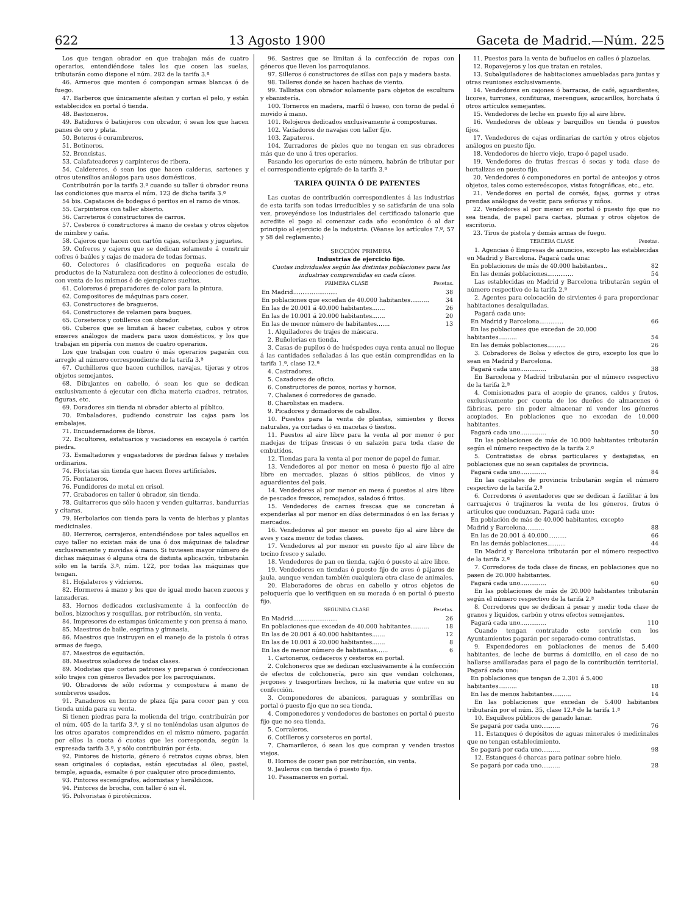622 13 Agosto 1900 Gaceta de Madrid.—Núm. 225
Los que tengan obrador en que trabajan más de cuatro operarios, entendiéndose tales los que cosen las suelas, tributarán como dispone el núm. 282 de la tarifa 3.ª
46. Armeros que monten ó compongan armas blancas ó de fuego.
47. Barberos que únicamente afeitan y cortan el pelo, y están establecidos en portal ó tienda.
48. Bastoneros.
49. Batidores ó batiojeros con obrador, ó sean los que hacen panes de oro y plata.
50. Boteros ó corambreros.
51. Botineros.
52. Broncistas.
53. Calafateadores y carpinteros de ribera.
54. Caldereros, ó sean los que hacen calderas, sartenes y otros utensilios análogos para usos domésticos.
Contribuirán por la tarifa 3.ª cuando su taller ú obrador reuna las condiciones que marca el núm. 123 de dicha tarifa 3.ª
54 bis. Capataces de bodegas ó peritos en el ramo de vinos.
55. Carpinteros con taller abierto.
56. Carreteros ó constructores de carros.
57. Cesteros ó constructores á mano de cestas y otros objetos de mimbre y caña.
58. Cajeros que hacen con cartón cajas, estuches y juguetes.
59. Cofreros y cajeros que se dedican solamente á construir cofres ó baúles y cajas de madera de todas formas.
60. Colectores ó clasificadores en pequeña escala de productos de la Naturaleza con destino á colecciones de estudio, con venta de los mismos ó de ejemplares sueltos.
61. Coloreros ó preparadores de color para la pintura.
62. Compositores de máquinas para coser.
63. Constructores de bragueros.
64. Constructores de velamen para buques.
65. Corseteros y cotilleros con obrador.
66. Cuberos que se limitan á hacer cubetas, cubos y otros enseres análogos de madera para usos domésticos, y los que trabajan en pipería con menos de cuatro operarios.
Los que trabajan con cuatro ó más operarios pagarán con arreglo al número correspondiente de la tarifa 3.ª
67. Cuchilleros que hacen cuchillos, navajas, tijeras y otros objetos semejantes.
68. Dibujantes en cabello, ó sean los que se dedican exclusivamente á ejecutar con dicha materia cuadros, retratos, figuras, etc.
69. Doradores sin tienda ni obrador abierto al público.
70. Embaladores, pudiendo construir las cajas para los embalajes.
71. Encuadernadores de libros.
72. Escultores, estatuarios y vaciadores en escayola ó cartón piedra.
73. Esmaltadores y engastadores de piedras falsas y metales ordinarios.
74. Floristas sin tienda que hacen flores artificiales.
75. Fontaneros.
76. Fundidores de metal en crisol.
77. Grabadores en taller ú obrador, sin tienda.
78. Guitarreros que sólo hacen y venden guitarras, bandurrias y cítaras.
79. Herbolarios con tienda para la venta de hierbas y plantas medicinales.
80. Herreros, cerrajeros, entendiéndose por tales aquellos en cuyo taller no existan más de una ó dos máquinas de taladrar exclusivamente y movidas á mano. Si tuviesen mayor número de dichas máquinas ó alguna otra de distinta aplicación, tributarán sólo en la tarifa 3.ª, núm. 122, por todas las máquinas que tengan.
81. Hojalateros y vidrieros.
82. Hormeros á mano y los que de igual modo hacen zuecos y lanzaderas.
83. Hornos dedicados exclusivamente á la confección de bollos, bizcochos y rosquillas, por retribución, sin venta.
84. Impresores de estampas únicamente y con prensa á mano.
85. Maestros de baile, esgrima y gimnasia.
86. Maestros que instruyen en el manejo de la pistola ú otras armas de fuego.
87. Maestros de equitación.
88. Maestros soladores de todas clases.
89. Modistas que cortan patrones y preparan ó confeccionan sólo trajes con géneros llevados por los parroquianos.
90. Obradores de sólo reforma y compostura á mano de sombreros usados.
91. Panaderos en horno de plaza fija para cocer pan y con tienda unida para su venta.
Si tienen piedras para la molienda del trigo, contribuirán por el núm. 405 de la tarifa 3.ª, y si no teniéndolas usan algunos de los otros aparatos comprendidos en el mismo número, pagarán por ellos la cuota ó cuotas que les corresponda, según la expresada tarifa 3.ª, y sólo contribuirán por ésta.
92. Pintores de historia, género ó retratos cuyas obras, bien sean originales ó copiadas, están ejecutadas al óleo, pastel, temple, aguada, esmalte ó por cualquier otro procedimiento.
93. Pintores escenógrafos, adornistas y heráldicos.
94. Pintores de brocha, con taller ó sin él.
95. Polvoristas ó pirotécnicos.
96. Sastres que se limitan á la confección de ropas con géneros que lleven los parroquianos.
97. Silleros ó constructores de sillas con paja y madera basta.
98. Talleres donde se hacen hachas de viento.
99. Tallistas con obrador solamente para objetos de escultura y ebanistería.
100. Torneros en madera, marfil ó hueso, con torno de pedal ó movido á mano.
101. Relojeros dedicados exclusivamente á composturas.
102. Vaciadores de navajas con taller fijo.
103. Zapateros.
104. Zurradores de pieles que no tengan en sus obradores más que de uno á tres operarios.
Pasando los operarios de este número, habrán de tributar por el correspondiente epígrafe de la tarifa 3.ª
TARIFA QUINTA Ó DE PATENTES
Las cuotas de contribución correspondientes á las industrias de esta tarifa son todas irreducibles y se satisfarán de una sola vez, proveyéndose los industriales del certificado talonario que acredite el pago al comenzar cada año económico ó al dar principio al ejercicio de la industria. (Véanse los artículos 7.º, 57 y 58 del reglamento.)
SECCIÓN PRIMERA
Industrias de ejercicio fijo.
Cuotas individuales según las distintas poblaciones para las industrias comprendidas en cada clase.
| PRIMERA CLASE | Pesetas. |
| --- | --- |
| En Madrid........................ | 38 |
| En poblaciones que excedan de 40.000 habitantes.......... | 34 |
| En las de 20.001 á 40.000 habitantes....... | 26 |
| En las de 10.001 á 20.000 habitantes....... | 20 |
| En las de menor número de habitantes....... | 13 |
1. Alquiladores de trajes de máscara.
2. Buñolerías en tienda.
3. Casas de pupilos ó de huéspedes cuya renta anual no llegue á las cantidades señaladas á las que están comprendidas en la tarifa 1.ª, clase 12.ª
4. Castradores.
5. Cazadores de oficio.
6. Constructores de pozos, norias y hornos.
7. Chalanes ó corredores de ganado.
8. Charolistas en madera.
9. Picadores y domadores de caballos.
10. Puestos para la venta de plantas, simientes y flores naturales, ya cortadas ó en macetas ó tiestos.
11. Puestos al aire libre para la venta al por menor ó por madejas de tripas frescas ó en salazón para toda clase de embutidos.
12. Tiendas para la venta al por menor de papel de fumar.
13. Vendedores al por menor en mesa ó puesto fijo al aire libre en mercados, plazas ó sitios públicos, de vinos y aguardientes del país.
14. Vendedores al por menor en mesa ó puestos al aire libre de pescados frescos, remojados, salados ó fritos.
15. Vendedores de carnes frescas que se concretan á expenderlas al por menor en días determinados ó en las ferias y mercados.
16. Vendedores al por menor en puesto fijo al aire libre de aves y caza menor de todas clases.
17. Vendedores al por menor en puesto fijo al aire libre de tocino fresco y salado.
18. Vendedores de pan en tienda, cajón ó puesto al aire libre.
19. Vendedores en tiendas ó puesto fijo de aves ó pájaros de jaula, aunque vendan también cualquiera otra clase de animales.
20. Elaboradores de obras en cabello y otros objetos de peluquería que lo verifiquen en su morada ó en portal ó puesto fijo.
| SEGUNDA CLASE | Pesetas. |
| --- | --- |
| En Madrid........................ | 26 |
| En poblaciones que excedan de 40.000 habitantes.......... | 18 |
| En las de 20.001 á 40.000 habitantes....... | 12 |
| En las de 10.001 á 20.000 habitantes....... | 8 |
| En las de menor número de habitantas...... | 6 |
1. Cartoneros, cedaceros y cesteros en portal.
2. Colchoneros que se dedican exclusivamente á la confección de efectos de colchonería, pero sin que vendan colchones, jergones y trasportines hechos, ni la materia que entre en su confección.
3. Componedores de abanicos, paraguas y sombrillas en portal ó puesto fijo que no sea tienda.
4. Componedores y vendedores de bastones en portal ó puesto fijo que no sea tienda.
5. Corraleros.
6. Cotilleros y corseteros en portal.
7. Chamarileros, ó sean los que compran y venden trastos viejos.
8. Hornos de cocer pan por retribución, sin venta.
9. Jauleros con tienda ó puesto fijo.
10. Pasamaneros en portal.
11. Puestos para la venta de buñuelos en calles ó plazuelas.
12. Ropavejeros y los que tratan en retales.
13. Subalquiladores de habitaciones amuebladas para juntas y otras reuniones exclusivamente.
14. Vendedores en cajones ó barracas, de café, aguardientes, licores, turrones, confituras, merengues, azucarillos, horchata ú otros artículos semejantes.
15. Vendedores de leche en puesto fijo al aire libre.
16. Vendedores de obleas y barquillos en tienda ó puestos fijos.
17. Vendedores de cajas ordinarias de cartón y otros objetos análogos en puesto fijo.
18. Vendedores de hierro viejo, trapo ó papel usado.
19. Vendedores de frutas frescas ó secas y toda clase de hortalizas en puesto fijo.
20. Vendedores ó componedores en portal de anteojos y otros objetos, tales como estereóscopos, vistas fotográficas, etc., etc.
21. Vendedores en portal de corsés, fajas, gorras y otras prendas análogas de vestir, para señoras y niños.
22. Vendedores al por menor en portal ó puesto fijo que no sea tienda, de papel para cartas, plumas y otros objetos de escritorio.
23. Tiros de pistola y demás armas de fuego.
| TERCERA CLASE | Pesetas. |
| --- | --- |
| 1. Agencias ó Empresas de anuncios, excepto las establecidas en Madrid y Barcelona. Pagará cada una: | |
| En poblaciones de más de 40.000 habitantes.. | 82 |
| En las demás poblaciones.............. | 54 |
| Las establecidas en Madrid y Barcelona tributarán según el número respectivo de la tarifa 2.ª 2. Agentes para colocación de sirvientes ó para proporcionar habitaciones desalquiladas. Pagará cada uno: | |
| En Madrid y Barcelona............. | 66 |
| En las poblaciones que excedan de 20.000 habitantes.......... | 54 |
| En las demás poblaciones.......... | 26 |
| 3. Cobradores de Bolsa y efectos de giro, excepto los que lo sean en Madrid y Barcelona. | |
| Pagará cada uno.............. | 38 |
| En Barcelona y Madrid tributarán por el número respectivo de la tarifa 2.ª 4. Comisionados para el acopio de granos, caldos y frutos, exclusivamente por cuenta de los dueños de almacenes ó fábricas, pero sin poder almacenar ni vender los géneros acopiados. En poblaciones que no excedan de 10.000 habitantes. | |
| Pagará cada uno.............. | 50 |
| En las poblaciones de más de 10.000 habitantes tributarán según el número respectivo de la tarifa 2.ª 5. Contratistas de obras particulares y destajistas, en poblaciones que no sean capitales de provincia. | |
| Pagará cada uno.............. | 84 |
| En las capitales de provincia tributarán según el número respectivo de la tarifa 2.ª 6. Corredores ó asentadores que se dedican á facilitar á los carruajeros ó trajineros la venta de los géneros, frutos ó artículos que conduzcan. Pagará cada uno: | |
| En población de más de 40.000 habitantes, excepto Madrid y Barcelona.......... | 88 |
| En las de 20.001 á 40.000.......... | 66 |
| En las demás poblaciones.......... | 44 |
| En Madrid y Barcelona tributarán por el número respectivo de la tarifa 2.ª 7. Corredores de toda clase de fincas, en poblaciones que no pasen de 20.000 habitantes. | |
| Pagará cada uno.............. | 60 |
| En las poblaciones de más de 20.000 habitantes tributarán según el número respectivo de la tarifa 2.ª 8. Corredores que se dedican á pesar y medir toda clase de granos y líquidos, carbón y otros efectos semejantes. | |
| Pagará cada uno.............. | 110 |
| Cuando tengan contratado este servicio con los Ayuntamientos pagarán por separado como contratistas. 9. Expendedores en poblaciones de menos de 5.400 habitantes, de leche de burras á domicilio, en el caso de no hallarse amillaradas para el pago de la contribución territorial. Pagará cada uno: | |
| En poblaciones que tengan de 2.301 á 5.400 habitantes.......... | 18 |
| En las de menos habitantes.......... | 14 |
| En las poblaciones que excedan de 5.400 habitantes tributarán por el núm. 35, clase 12.ª de la tarifa 1.ª 10. Esquileos públicos de ganado lanar. | |
| Se pagará por cada uno.......... | 76 |
| 11. Estanques ó depósitos de aguas minerales ó medicinales que no tengan establecimiento. | |
| Se pagará por cada uno.......... | 98 |
| 12. Estanques ó charcas para patinar sobre hielo. | |
| Se pagará por cada uno.......... | 28 |